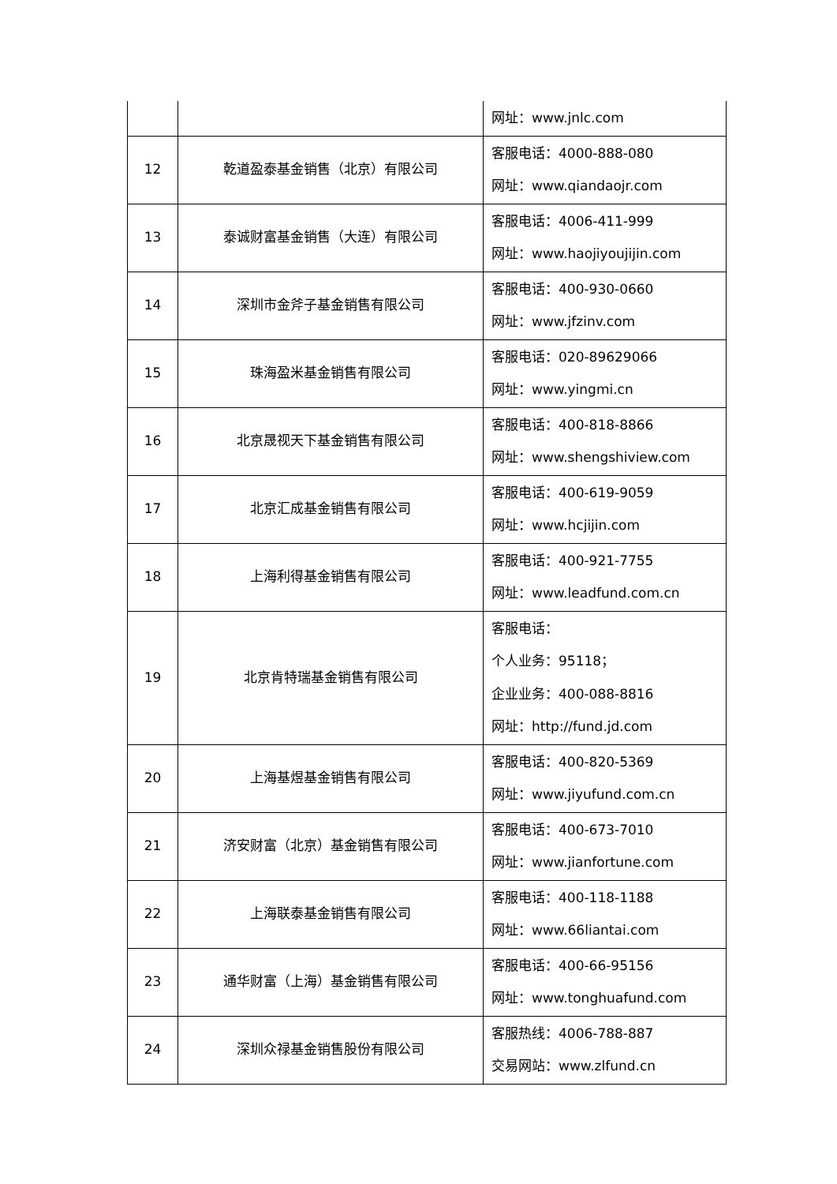| | | 网址：www.jnlc.com |
| 12 | 乾道盈泰基金销售（北京）有限公司 | 客服电话：4000-888-080 网址：www.qiandaojr.com |
| 13 | 泰诚财富基金销售（大连）有限公司 | 客服电话：4006-411-999 网址：www.haojiyoujijin.com |
| 14 | 深圳市金斧子基金销售有限公司 | 客服电话：400-930-0660 网址：www.jfzinv.com |
| 15 | 珠海盈米基金销售有限公司 | 客服电话：020-89629066 网址：www.yingmi.cn |
| 16 | 北京晟视天下基金销售有限公司 | 客服电话：400-818-8866 网址：www.shengshiview.com |
| 17 | 北京汇成基金销售有限公司 | 客服电话：400-619-9059 网址：www.hcjijin.com |
| 18 | 上海利得基金销售有限公司 | 客服电话：400-921-7755 网址：www.leadfund.com.cn |
| 19 | 北京肯特瑞基金销售有限公司 | 客服电话： 个人业务：95118； 企业业务：400-088-8816 网址：http://fund.jd.com |
| 20 | 上海基煜基金销售有限公司 | 客服电话：400-820-5369 网址：www.jiyufund.com.cn |
| 21 | 济安财富（北京）基金销售有限公司 | 客服电话：400-673-7010 网址：www.jianfortune.com |
| 22 | 上海联泰基金销售有限公司 | 客服电话：400-118-1188 网址：www.66liantai.com |
| 23 | 通华财富（上海）基金销售有限公司 | 客服电话：400-66-95156 网址：www.tonghuafund.com |
| 24 | 深圳众禄基金销售股份有限公司 | 客服热线：4006-788-887 交易网站：www.zlfund.cn |